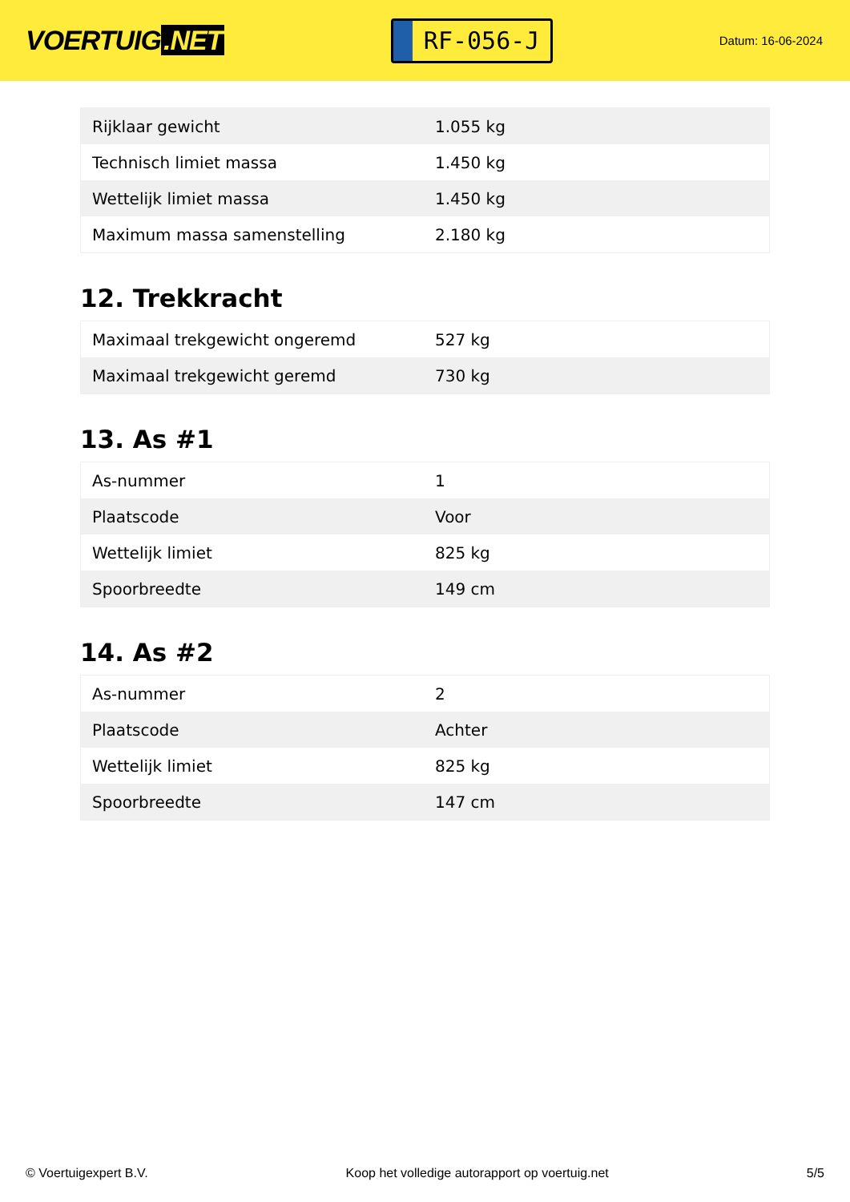VOERTUIG.NET
RF-056-J
Datum: 16-06-2024
| Rijklaar gewicht | 1.055 kg |
| Technisch limiet massa | 1.450 kg |
| Wettelijk limiet massa | 1.450 kg |
| Maximum massa samenstelling | 2.180 kg |
12. Trekkracht
| Maximaal trekgewicht ongeremd | 527 kg |
| Maximaal trekgewicht geremd | 730 kg |
13. As #1
| As-nummer | 1 |
| Plaatscode | Voor |
| Wettelijk limiet | 825 kg |
| Spoorbreedte | 149 cm |
14. As #2
| As-nummer | 2 |
| Plaatscode | Achter |
| Wettelijk limiet | 825 kg |
| Spoorbreedte | 147 cm |
© Voertuigexpert B.V. Koop het volledige autorapport op voertuig.net 5/5